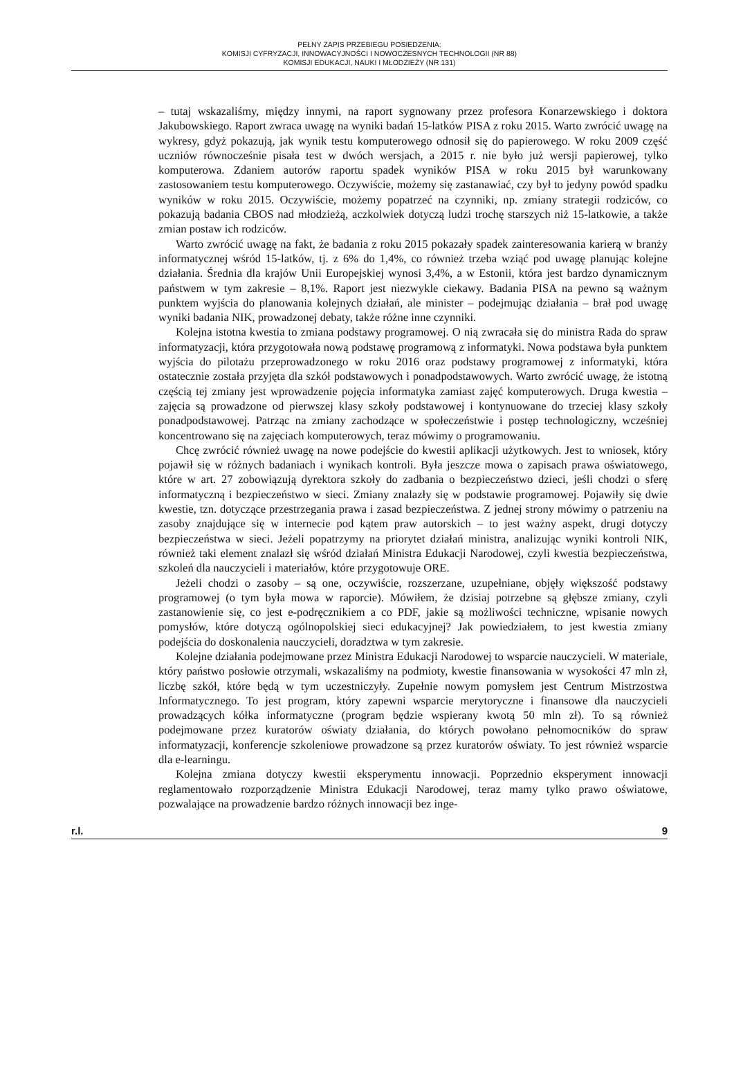PEŁNY ZAPIS PRZEBIEGU POSIEDZENIA:
KOMISJI CYFRYZACJI, INNOWACYJNOŚCI I NOWOCZESNYCH TECHNOLOGII (NR 88)
KOMISJI EDUKACJI, NAUKI I MŁODZIEŻY (NR 131)
– tutaj wskazaliśmy, między innymi, na raport sygnowany przez profesora Konarzewskiego i doktora Jakubowskiego. Raport zwraca uwagę na wyniki badań 15-latków PISA z roku 2015. Warto zwrócić uwagę na wykresy, gdyż pokazują, jak wynik testu komputerowego odnosił się do papierowego. W roku 2009 część uczniów równocześnie pisała test w dwóch wersjach, a 2015 r. nie było już wersji papierowej, tylko komputerowa. Zdaniem autorów raportu spadek wyników PISA w roku 2015 był warunkowany zastosowaniem testu komputerowego. Oczywiście, możemy się zastanawiać, czy był to jedyny powód spadku wyników w roku 2015. Oczywiście, możemy popatrzeć na czynniki, np. zmiany strategii rodziców, co pokazują badania CBOS nad młodzieżą, aczkolwiek dotyczą ludzi trochę starszych niż 15-latkowie, a także zmian postaw ich rodziców.
Warto zwrócić uwagę na fakt, że badania z roku 2015 pokazały spadek zainteresowania karierą w branży informatycznej wśród 15-latków, tj. z 6% do 1,4%, co również trzeba wziąć pod uwagę planując kolejne działania. Średnia dla krajów Unii Europejskiej wynosi 3,4%, a w Estonii, która jest bardzo dynamicznym państwem w tym zakresie – 8,1%. Raport jest niezwykle ciekawy. Badania PISA na pewno są ważnym punktem wyjścia do planowania kolejnych działań, ale minister – podejmując działania – brał pod uwagę wyniki badania NIK, prowadzonej debaty, także różne inne czynniki.
Kolejna istotna kwestia to zmiana podstawy programowej. O nią zwracała się do ministra Rada do spraw informatyzacji, która przygotowała nową podstawę programową z informatyki. Nowa podstawa była punktem wyjścia do pilotażu przeprowadzonego w roku 2016 oraz podstawy programowej z informatyki, która ostatecznie została przyjęta dla szkół podstawowych i ponadpodstawowych. Warto zwrócić uwagę, że istotną częścią tej zmiany jest wprowadzenie pojęcia informatyka zamiast zajęć komputerowych. Druga kwestia – zajęcia są prowadzone od pierwszej klasy szkoły podstawowej i kontynuowane do trzeciej klasy szkoły ponadpodstawowej. Patrząc na zmiany zachodzące w społeczeństwie i postęp technologiczny, wcześniej koncentrowano się na zajęciach komputerowych, teraz mówimy o programowaniu.
Chcę zwrócić również uwagę na nowe podejście do kwestii aplikacji użytkowych. Jest to wniosek, który pojawił się w różnych badaniach i wynikach kontroli. Była jeszcze mowa o zapisach prawa oświatowego, które w art. 27 zobowiązują dyrektora szkoły do zadbania o bezpieczeństwo dzieci, jeśli chodzi o sferę informatyczną i bezpieczeństwo w sieci. Zmiany znalazły się w podstawie programowej. Pojawiły się dwie kwestie, tzn. dotyczące przestrzegania prawa i zasad bezpieczeństwa. Z jednej strony mówimy o patrzeniu na zasoby znajdujące się w internecie pod kątem praw autorskich – to jest ważny aspekt, drugi dotyczy bezpieczeństwa w sieci. Jeżeli popatrzymy na priorytet działań ministra, analizując wyniki kontroli NIK, również taki element znalazł się wśród działań Ministra Edukacji Narodowej, czyli kwestia bezpieczeństwa, szkoleń dla nauczycieli i materiałów, które przygotowuje ORE.
Jeżeli chodzi o zasoby – są one, oczywiście, rozszerzane, uzupełniane, objęły większość podstawy programowej (o tym była mowa w raporcie). Mówiłem, że dzisiaj potrzebne są głębsze zmiany, czyli zastanowienie się, co jest e-podręcznikiem a co PDF, jakie są możliwości techniczne, wpisanie nowych pomysłów, które dotyczą ogólnopolskiej sieci edukacyjnej? Jak powiedziałem, to jest kwestia zmiany podejścia do doskonalenia nauczycieli, doradztwa w tym zakresie.
Kolejne działania podejmowane przez Ministra Edukacji Narodowej to wsparcie nauczycieli. W materiale, który państwo posłowie otrzymali, wskazaliśmy na podmioty, kwestie finansowania w wysokości 47 mln zł, liczbę szkół, które będą w tym uczestniczyły. Zupełnie nowym pomysłem jest Centrum Mistrzostwa Informatycznego. To jest program, który zapewni wsparcie merytoryczne i finansowe dla nauczycieli prowadzących kółka informatyczne (program będzie wspierany kwotą 50 mln zł). To są również podejmowane przez kuratorów oświaty działania, do których powołano pełnomocników do spraw informatyzacji, konferencje szkoleniowe prowadzone są przez kuratorów oświaty. To jest również wsparcie dla e-learningu.
Kolejna zmiana dotyczy kwestii eksperymentu innowacji. Poprzednio eksperyment innowacji reglamentowało rozporządzenie Ministra Edukacji Narodowej, teraz mamy tylko prawo oświatowe, pozwalające na prowadzenie bardzo różnych innowacji bez inge-
r.l. 9